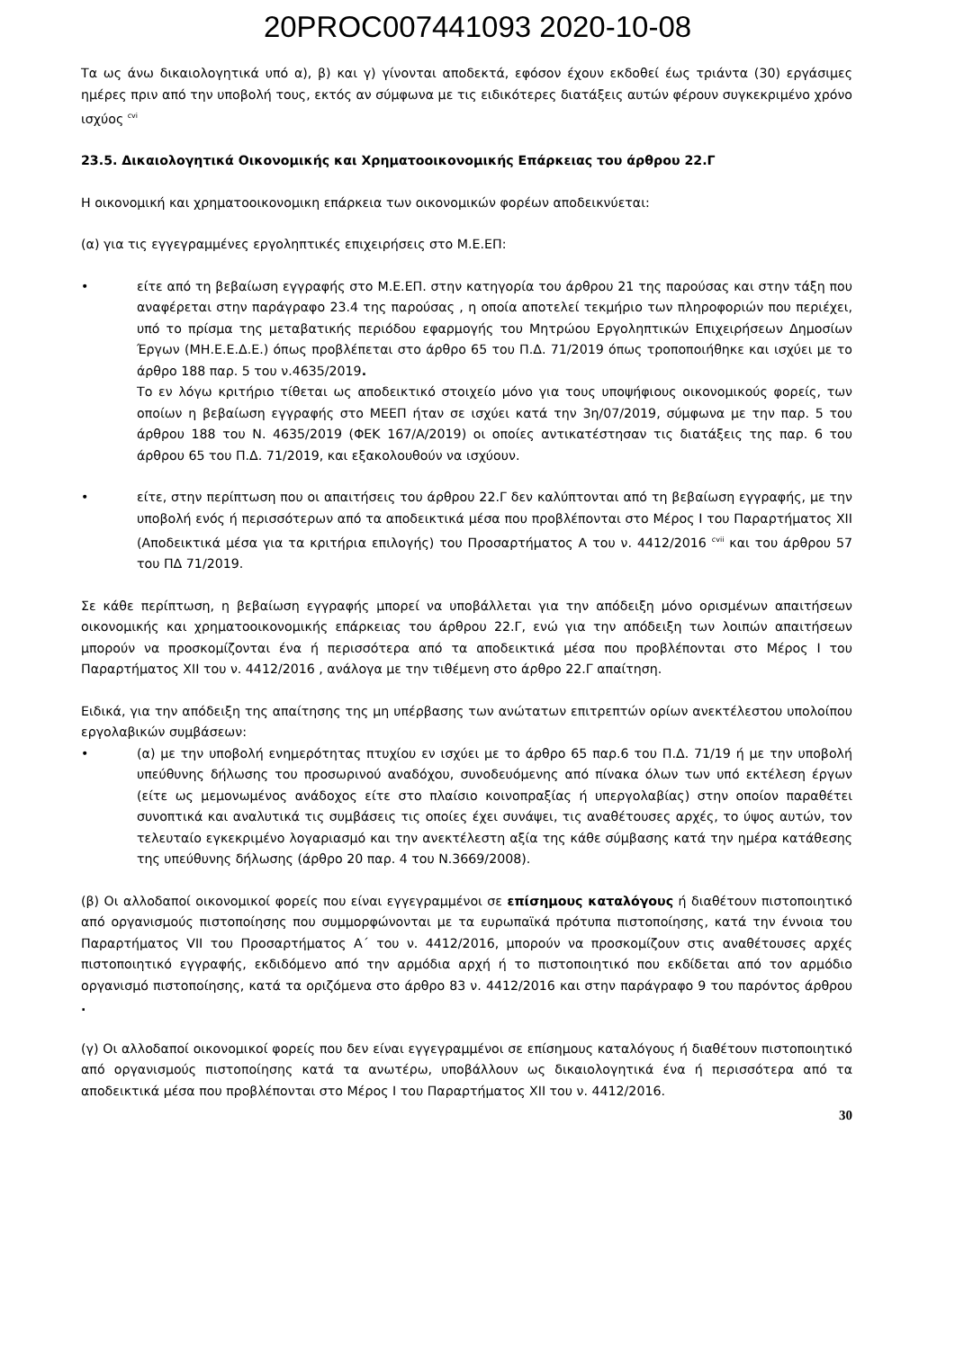20PROC007441093 2020-10-08
Τα ως άνω δικαιολογητικά υπό α), β) και γ) γίνονται αποδεκτά, εφόσον έχουν εκδοθεί έως τριάντα (30) εργάσιμες ημέρες πριν από την υποβολή τους, εκτός αν σύμφωνα με τις ειδικότερες διατάξεις αυτών φέρουν συγκεκριμένο χρόνο ισχύος <sup>cvi</sup>
23.5. Δικαιολογητικά Οικονομικής και Χρηματοοικονομικής Επάρκειας του άρθρου 22.Γ
Η οικονομική και χρηματοοικονομικη επάρκεια των οικονομικών φορέων αποδεικνύεται:
(α) για τις εγγεγραμμένες εργοληπτικές επιχειρήσεις στο Μ.Ε.ΕΠ:
• είτε από τη βεβαίωση εγγραφής στο Μ.Ε.ΕΠ. στην κατηγορία του άρθρου 21 της παρούσας και στην τάξη που αναφέρεται στην παράγραφο 23.4 της παρούσας , η οποία αποτελεί τεκμήριο των πληροφοριών που περιέχει, υπό το πρίσμα της μεταβατικής περιόδου εφαρμογής του Μητρώου Εργοληπτικών Επιχειρήσεων Δημοσίων Έργων (ΜΗ.Ε.Ε.Δ.Ε.) όπως προβλέπεται στο άρθρο 65 του Π.Δ. 71/2019 όπως τροποποιήθηκε και ισχύει με το άρθρο 188 παρ. 5 του ν.4635/2019.
Το εν λόγω κριτήριο τίθεται ως αποδεικτικό στοιχείο μόνο για τους υποψήφιους οικονομικούς φορείς, των οποίων η βεβαίωση εγγραφής στο ΜΕΕΠ ήταν σε ισχύει κατά την 3η/07/2019, σύμφωνα με την παρ. 5 του άρθρου 188 του Ν. 4635/2019 (ΦΕΚ 167/Α/2019) οι οποίες αντικατέστησαν τις διατάξεις της παρ. 6 του άρθρου 65 του Π.Δ. 71/2019, και εξακολουθούν να ισχύουν.
• είτε, στην περίπτωση που οι απαιτήσεις του άρθρου 22.Γ δεν καλύπτονται από τη βεβαίωση εγγραφής, με την υποβολή ενός ή περισσότερων από τα αποδεικτικά μέσα που προβλέπονται στο Μέρος Ι του Παραρτήματος XII (Αποδεικτικά μέσα για τα κριτήρια επιλογής) του Προσαρτήματος Α του ν. 4412/2016 <sup>cvii</sup> και του άρθρου 57 του ΠΔ 71/2019.
Σε κάθε περίπτωση, η βεβαίωση εγγραφής μπορεί να υποβάλλεται για την απόδειξη μόνο ορισμένων απαιτήσεων οικονομικής και χρηματοοικονομικής επάρκειας του άρθρου 22.Γ, ενώ για την απόδειξη των λοιπών απαιτήσεων μπορούν να προσκομίζονται ένα ή περισσότερα από τα αποδεικτικά μέσα που προβλέπονται στο Μέρος Ι του Παραρτήματος XII του ν. 4412/2016 , ανάλογα με την τιθέμενη στο άρθρο 22.Γ απαίτηση.
Ειδικά, για την απόδειξη της απαίτησης της μη υπέρβασης των ανώτατων επιτρεπτών ορίων ανεκτέλεστου υπολοίπου εργολαβικών συμβάσεων:
• (α) με την υποβολή ενημερότητας πτυχίου εν ισχύει με το άρθρο 65 παρ.6 του Π.Δ. 71/19 ή με την υποβολή υπεύθυνης δήλωσης του προσωρινού αναδόχου, συνοδευόμενης από πίνακα όλων των υπό εκτέλεση έργων (είτε ως μεμονωμένος ανάδοχος είτε στο πλαίσιο κοινοπραξίας ή υπεργολαβίας) στην οποίον παραθέτει συνοπτικά και αναλυτικά τις συμβάσεις τις οποίες έχει συνάψει, τις αναθέτουσες αρχές, το ύψος αυτών, τον τελευταίο εγκεκριμένο λογαριασμό και την ανεκτέλεστη αξία της κάθε σύμβασης κατά την ημέρα κατάθεσης της υπεύθυνης δήλωσης (άρθρο 20 παρ. 4 του Ν.3669/2008).
(β) Οι αλλοδαποί οικονομικοί φορείς που είναι εγγεγραμμένοι σε επίσημους καταλόγους ή διαθέτουν πιστοποιητικό από οργανισμούς πιστοποίησης που συμμορφώνονται με τα ευρωπαϊκά πρότυπα πιστοποίησης, κατά την έννοια του Παραρτήματος VII του Προσαρτήματος Α΄ του ν. 4412/2016, μπορούν να προσκομίζουν στις αναθέτουσες αρχές πιστοποιητικό εγγραφής, εκδιδόμενο από την αρμόδια αρχή ή το πιστοποιητικό που εκδίδεται από τον αρμόδιο οργανισμό πιστοποίησης, κατά τα οριζόμενα στο άρθρο 83 ν. 4412/2016 και στην παράγραφο 9 του παρόντος άρθρου .
(γ) Οι αλλοδαποί οικονομικοί φορείς που δεν είναι εγγεγραμμένοι σε επίσημους καταλόγους ή διαθέτουν πιστοποιητικό από οργανισμούς πιστοποίησης κατά τα ανωτέρω, υποβάλλουν ως δικαιολογητικά ένα ή περισσότερα από τα αποδεικτικά μέσα που προβλέπονται στο Μέρος Ι του Παραρτήματος XII του ν. 4412/2016.
30